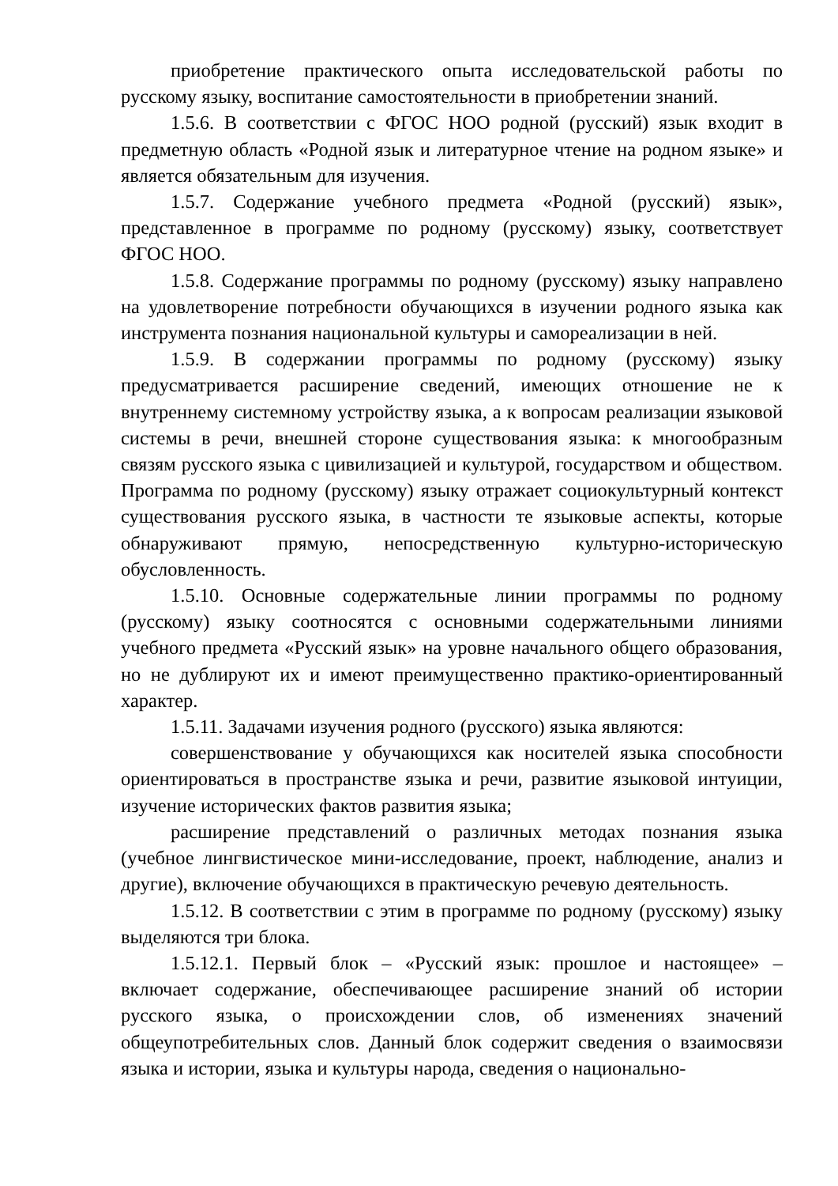приобретение практического опыта исследовательской работы по русскому языку, воспитание самостоятельности в приобретении знаний.
1.5.6. В соответствии с ФГОС НОО родной (русский) язык входит в предметную область «Родной язык и литературное чтение на родном языке» и является обязательным для изучения.
1.5.7. Содержание учебного предмета «Родной (русский) язык», представленное в программе по родному (русскому) языку, соответствует ФГОС НОО.
1.5.8. Содержание программы по родному (русскому) языку направлено на удовлетворение потребности обучающихся в изучении родного языка как инструмента познания национальной культуры и самореализации в ней.
1.5.9. В содержании программы по родному (русскому) языку предусматривается расширение сведений, имеющих отношение не к внутреннему системному устройству языка, а к вопросам реализации языковой системы в речи, внешней стороне существования языка: к многообразным связям русского языка с цивилизацией и культурой, государством и обществом. Программа по родному (русскому) языку отражает социокультурный контекст существования русского языка, в частности те языковые аспекты, которые обнаруживают прямую, непосредственную культурно-историческую обусловленность.
1.5.10. Основные содержательные линии программы по родному (русскому) языку соотносятся с основными содержательными линиями учебного предмета «Русский язык» на уровне начального общего образования, но не дублируют их и имеют преимущественно практико-ориентированный характер.
1.5.11. Задачами изучения родного (русского) языка являются:
совершенствование у обучающихся как носителей языка способности ориентироваться в пространстве языка и речи, развитие языковой интуиции, изучение исторических фактов развития языка;
расширение представлений о различных методах познания языка (учебное лингвистическое мини-исследование, проект, наблюдение, анализ и другие), включение обучающихся в практическую речевую деятельность.
1.5.12. В соответствии с этим в программе по родному (русскому) языку выделяются три блока.
1.5.12.1. Первый блок – «Русский язык: прошлое и настоящее» – включает содержание, обеспечивающее расширение знаний об истории русского языка, о происхождении слов, об изменениях значений общеупотребительных слов. Данный блок содержит сведения о взаимосвязи языка и истории, языка и культуры народа, сведения о национально-